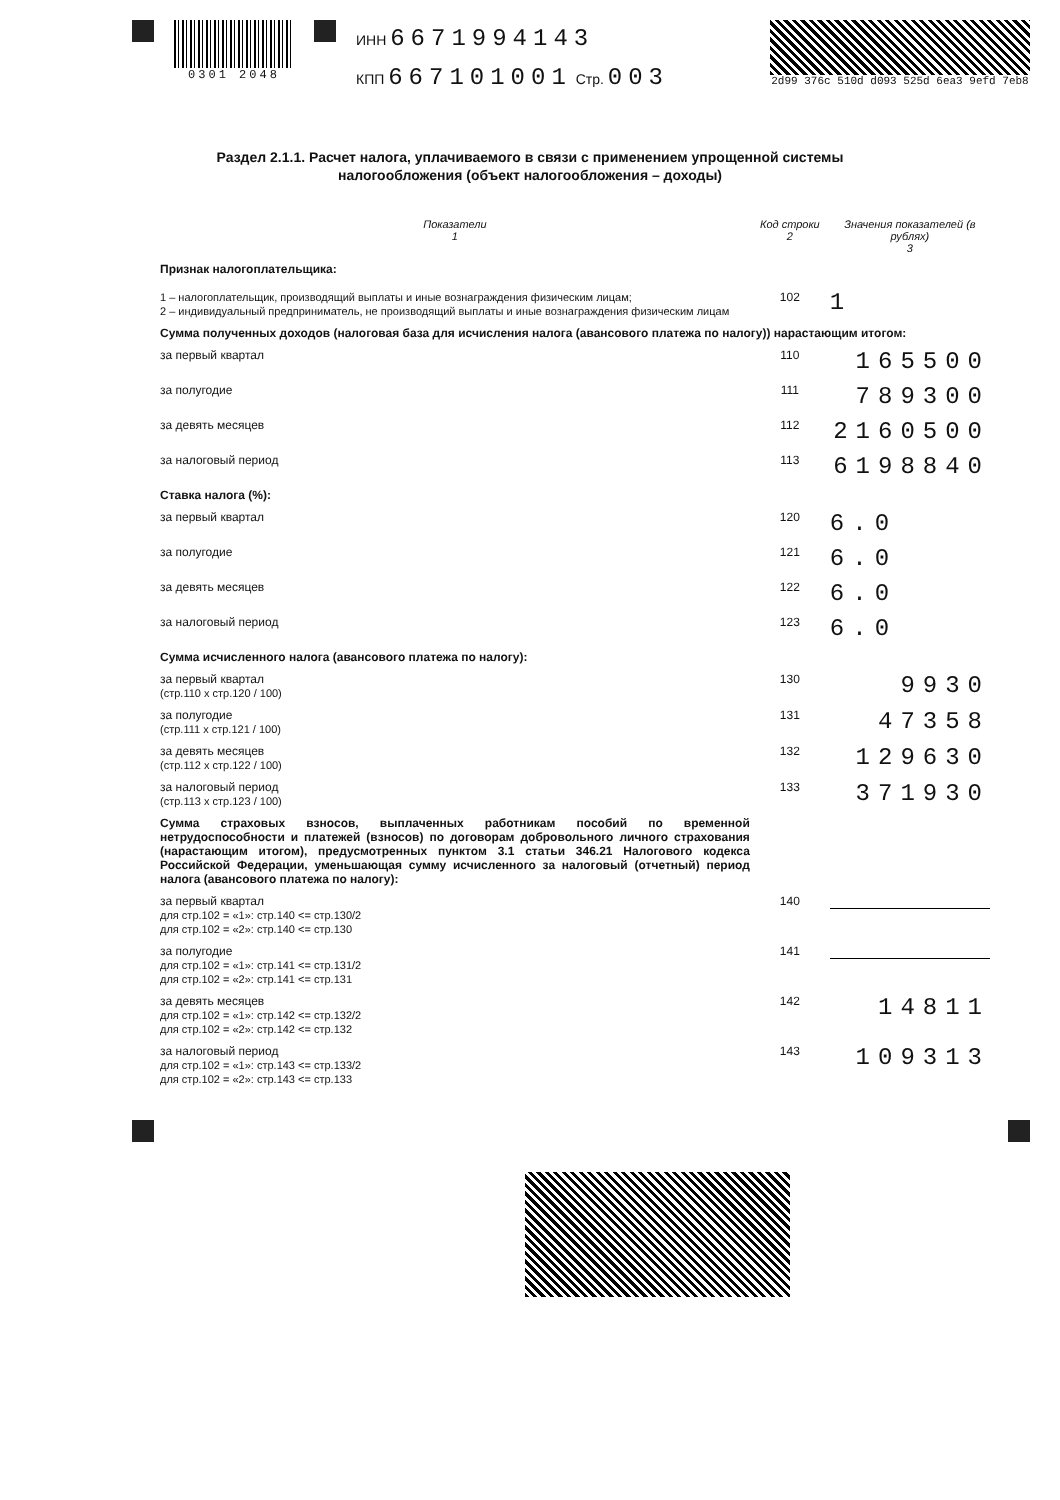0301 2048
ИНН 6671994143
КПП 667101001 Стр. 003
2d99 376c 510d d093 525d 6ea3 9efd 7eb8
Раздел 2.1.1. Расчет налога, уплачиваемого в связи с применением упрощенной системы
налогообложения (объект налогообложения – доходы)
| Показатели 1 | Код строки 2 | Значения показателей (в рублях) 3 |
| --- | --- | --- |
| Признак налогоплательщика: 1 – налогоплательщик, производящий выплаты и иные вознаграждения физическим лицам; 2 – индивидуальный предприниматель, не производящий выплаты и иные вознаграждения физическим лицам | 102 | 1 |
| Сумма полученных доходов (налоговая база для исчисления налога (авансового платежа по налогу)) нарастающим итогом: | | |
| за первый квартал | 110 | 165500 |
| за полугодие | 111 | 789300 |
| за девять месяцев | 112 | 2160500 |
| за налоговый период | 113 | 6198840 |
| Ставка налога (%): | | |
| за первый квартал | 120 | 6.0 |
| за полугодие | 121 | 6.0 |
| за девять месяцев | 122 | 6.0 |
| за налоговый период | 123 | 6.0 |
| Сумма исчисленного налога (авансового платежа по налогу): | | |
| за первый квартал (стр.110 х стр.120 / 100) | 130 | 9930 |
| за полугодие (стр.111 х стр.121 / 100) | 131 | 47358 |
| за девять месяцев (стр.112 х стр.122 / 100) | 132 | 129630 |
| за налоговый период (стр.113 х стр.123 / 100) | 133 | 371930 |
| Сумма страховых взносов, выплаченных работникам пособий по временной нетрудоспособности и платежей (взносов) по договорам добровольного личного страхования (нарастающим итогом), предусмотренных пунктом 3.1 статьи 346.21 Налогового кодекса Российской Федерации, уменьшающая сумму исчисленного за налоговый (отчетный) период налога (авансового платежа по налогу): | | |
| за первый квартал для стр.102 = «1»: стр.140 <= стр.130/2 для стр.102 = «2»: стр.140 <= стр.130 | 140 | |
| за полугодие для стр.102 = «1»: стр.141 <= стр.131/2 для стр.102 = «2»: стр.141 <= стр.131 | 141 | |
| за девять месяцев для стр.102 = «1»: стр.142 <= стр.132/2 для стр.102 = «2»: стр.142 <= стр.132 | 142 | 14811 |
| за налоговый период для стр.102 = «1»: стр.143 <= стр.133/2 для стр.102 = «2»: стр.143 <= стр.133 | 143 | 109313 |